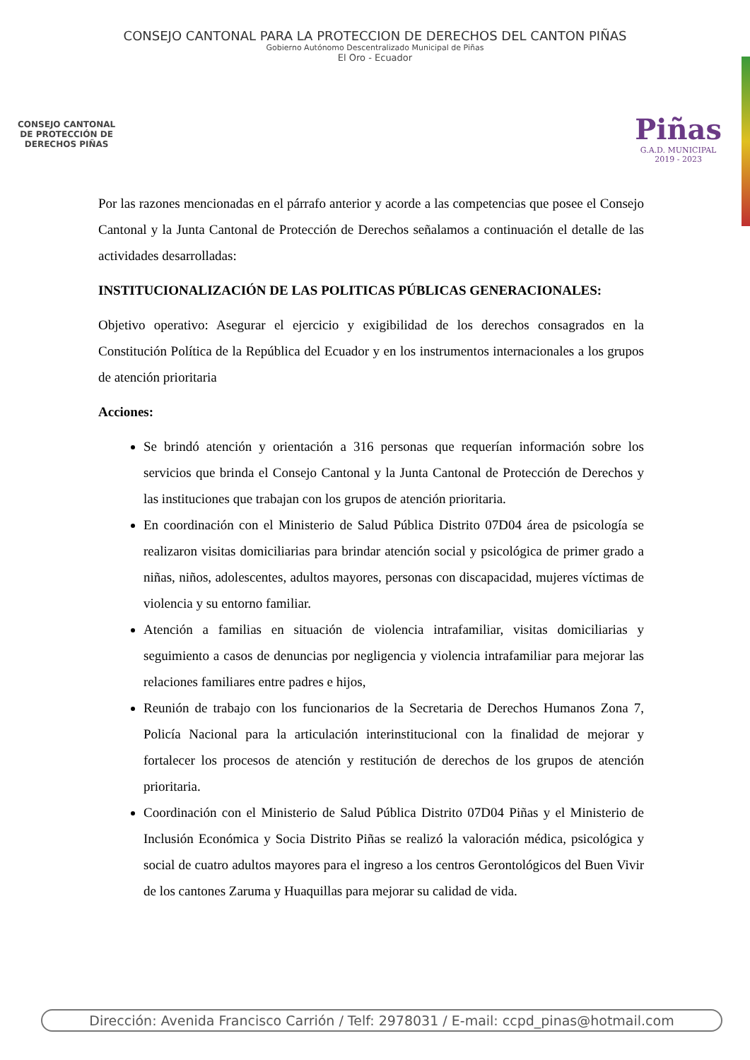CONSEJO CANTONAL PARA LA PROTECCION DE DERECHOS DEL CANTON PIÑAS
Gobierno Autónomo Descentralizado Municipal de Piñas
El Oro - Ecuador
CONSEJO CANTONAL
DE PROTECCIÓN DE
DERECHOS PIÑAS
Piñas
G.A.D. MUNICIPAL
2019 - 2023
Por las razones mencionadas en el párrafo anterior y acorde a las competencias que posee el Consejo Cantonal y la Junta Cantonal de Protección de Derechos señalamos a continuación el detalle de las actividades desarrolladas:
INSTITUCIONALIZACIÓN DE LAS POLITICAS PÚBLICAS GENERACIONALES:
Objetivo operativo: Asegurar el ejercicio y exigibilidad de los derechos consagrados en la Constitución Política de la República del Ecuador y en los instrumentos internacionales a los grupos de atención prioritaria
Acciones:
Se brindó atención y orientación a 316 personas que requerían información sobre los servicios que brinda el Consejo Cantonal y la Junta Cantonal de Protección de Derechos y las instituciones que trabajan con los grupos de atención prioritaria.
En coordinación con el Ministerio de Salud Pública Distrito 07D04 área de psicología se realizaron visitas domiciliarias para brindar atención social y psicológica de primer grado a niñas, niños, adolescentes, adultos mayores, personas con discapacidad, mujeres víctimas de violencia y su entorno familiar.
Atención a familias en situación de violencia intrafamiliar, visitas domiciliarias y seguimiento a casos de denuncias por negligencia y violencia intrafamiliar para mejorar las relaciones familiares entre padres e hijos,
Reunión de trabajo con los funcionarios de la Secretaria de Derechos Humanos Zona 7, Policía Nacional para la articulación interinstitucional con la finalidad de mejorar y fortalecer los procesos de atención y restitución de derechos de los grupos de atención prioritaria.
Coordinación con el Ministerio de Salud Pública Distrito 07D04 Piñas y el Ministerio de Inclusión Económica y Socia Distrito Piñas se realizó la valoración médica, psicológica y social de cuatro adultos mayores para el ingreso a los centros Gerontológicos del Buen Vivir de los cantones Zaruma y Huaquillas para mejorar su calidad de vida.
Dirección: Avenida Francisco Carrión / Telf: 2978031 / E-mail: ccpd_pinas@hotmail.com